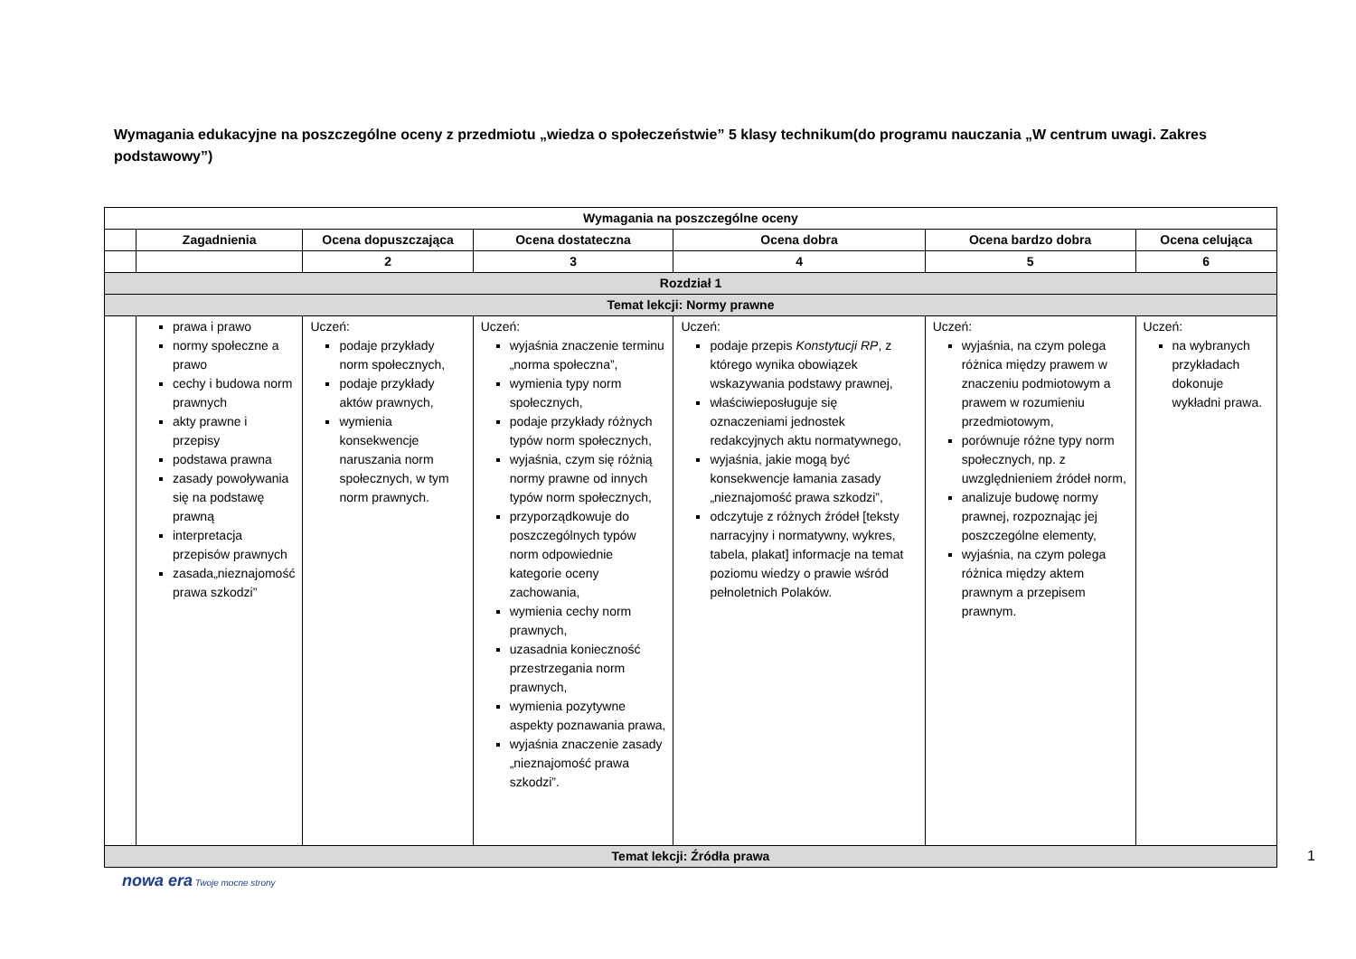Wymagania edukacyjne na poszczególne oceny z przedmiotu „wiedza o społeczeństwie” 5 klasy technikum(do programu nauczania „W centrum uwagi. Zakres podstawowy”)
| Wymagania na poszczególne oceny | | | | | | |
| --- | --- | --- | --- | --- | --- | --- |
| | Zagadnienia | Ocena dopuszczająca | Ocena dostateczna | Ocena dobra | Ocena bardzo dobra | Ocena celująca |
| | | 2 | 3 | 4 | 5 | 6 |
| Rozdział 1 | | | | | | |
| Temat lekcji: Normy prawne | | | | | | |
| | prawa i prawo normy społeczne a prawo cechy i budowa norm prawnych akty prawne i przepisy podstawa prawna zasady powoływania się na podstawę prawną interpretacja przepisów prawnych zasada„nieznajomość prawa szkodzi” | Uczeń: podaje przykłady norm społecznych, podaje przykłady aktów prawnych, wymienia konsekwencje naruszania norm społecznych, w tym norm prawnych. | Uczeń: wyjaśnia znaczenie terminu „norma społeczna”, wymienia typy norm społecznych, podaje przykłady różnych typów norm społecznych, wyjaśnia, czym się różnią normy prawne od innych typów norm społecznych, przyporządkowuje do poszczególnych typów norm odpowiednie kategorie oceny zachowania, wymienia cechy norm prawnych, uzasadnia konieczność przestrzegania norm prawnych, wymienia pozytywne aspekty poznawania prawa, wyjaśnia znaczenie zasady „nieznajomość prawa szkodzi”. | Uczeń: podaje przepis Konstytucji RP , z którego wynika obowiązek wskazywania podstawy prawnej, właściwieposługuje się oznaczeniami jednostek redakcyjnych aktu normatywnego, wyjaśnia, jakie mogą być konsekwencje łamania zasady „nieznajomość prawa szkodzi”, odczytuje z różnych źródeł [teksty narracyjny i normatywny, wykres, tabela, plakat] informacje na temat poziomu wiedzy o prawie wśród pełnoletnich Polaków. | Uczeń: wyjaśnia, na czym polega różnica między prawem w znaczeniu podmiotowym a prawem w rozumieniu przedmiotowym, porównuje różne typy norm społecznych, np. z uwzględnieniem źródeł norm, analizuje budowę normy prawnej, rozpoznając jej poszczególne elementy, wyjaśnia, na czym polega różnica między aktem prawnym a przepisem prawnym. | Uczeń: na wybranych przykładach dokonuje wykładni prawa. |
| Temat lekcji: Źródła prawa | | | | | | |
nowa era Twoje mocne strony
1